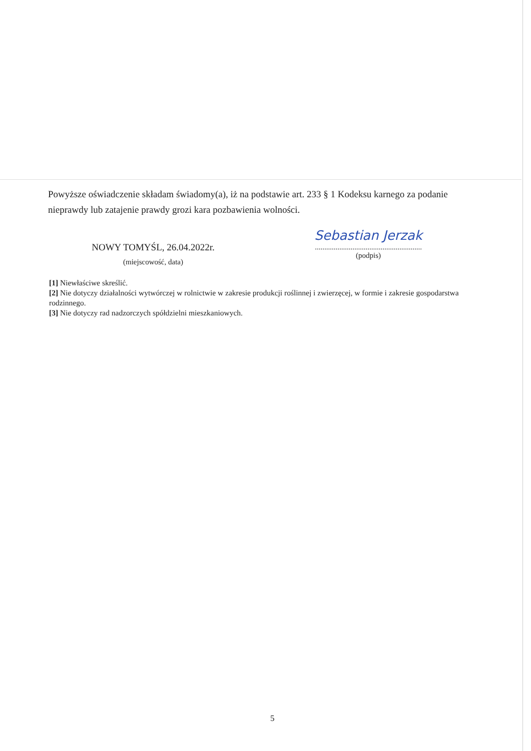Powyższe oświadczenie składam świadomy(a), iż na podstawie art. 233 § 1 Kodeksu karnego za podanie nieprawdy lub zatajenie prawdy grozi kara pozbawienia wolności.
NOWY TOMYŚL, 26.04.2022r.
(miejscowość, data)
Sebastian Jerzak
.........................................................
(podpis)
[1] Niewłaściwe skreślić.
[2] Nie dotyczy działalności wytwórczej w rolnictwie w zakresie produkcji roślinnej i zwierzęcej, w formie i zakresie gospodarstwa rodzinnego.
[3] Nie dotyczy rad nadzorczych spółdzielni mieszkaniowych.
5